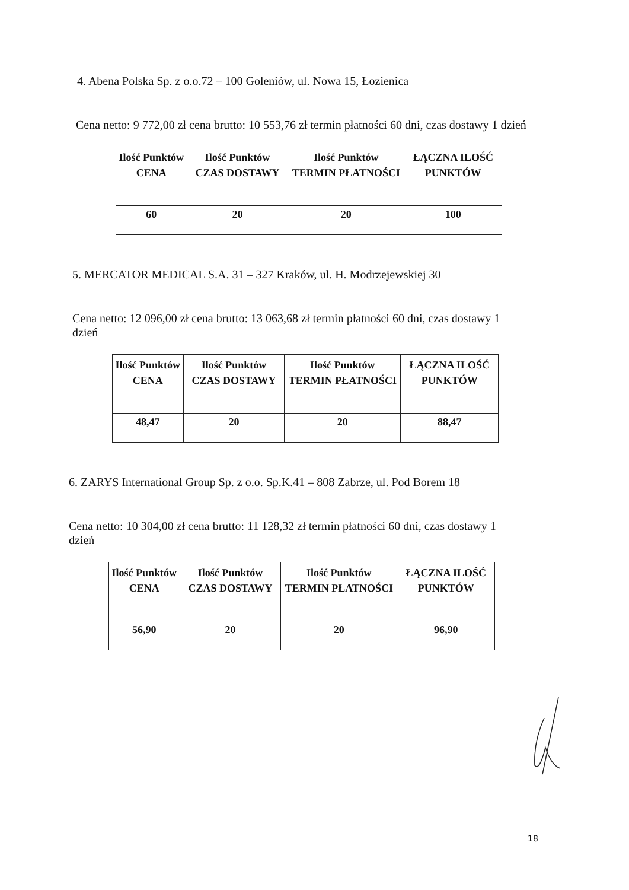4. Abena Polska Sp. z o.o.72 – 100 Goleniów, ul. Nowa 15, Łozienica
Cena netto: 9 772,00 zł cena brutto: 10 553,76 zł termin płatności 60 dni, czas dostawy 1 dzień
| Ilość Punktów CENA | Ilość Punktów CZAS DOSTAWY | Ilość Punktów TERMIN PŁATNOŚCI | ŁĄCZNA ILOŚĆ PUNKTÓW |
| --- | --- | --- | --- |
| 60 | 20 | 20 | 100 |
5. MERCATOR MEDICAL S.A. 31 – 327 Kraków, ul. H. Modrzejewskiej 30
Cena netto: 12 096,00 zł cena brutto: 13 063,68 zł termin płatności 60 dni, czas dostawy 1 dzień
| Ilość Punktów CENA | Ilość Punktów CZAS DOSTAWY | Ilość Punktów TERMIN PŁATNOŚCI | ŁĄCZNA ILOŚĆ PUNKTÓW |
| --- | --- | --- | --- |
| 48,47 | 20 | 20 | 88,47 |
6. ZARYS International Group Sp. z o.o. Sp.K.41 – 808 Zabrze, ul. Pod Borem 18
Cena netto: 10 304,00 zł cena brutto: 11 128,32 zł termin płatności 60 dni, czas dostawy 1 dzień
| Ilość Punktów CENA | Ilość Punktów CZAS DOSTAWY | Ilość Punktów TERMIN PŁATNOŚCI | ŁĄCZNA ILOŚĆ PUNKTÓW |
| --- | --- | --- | --- |
| 56,90 | 20 | 20 | 96,90 |
18